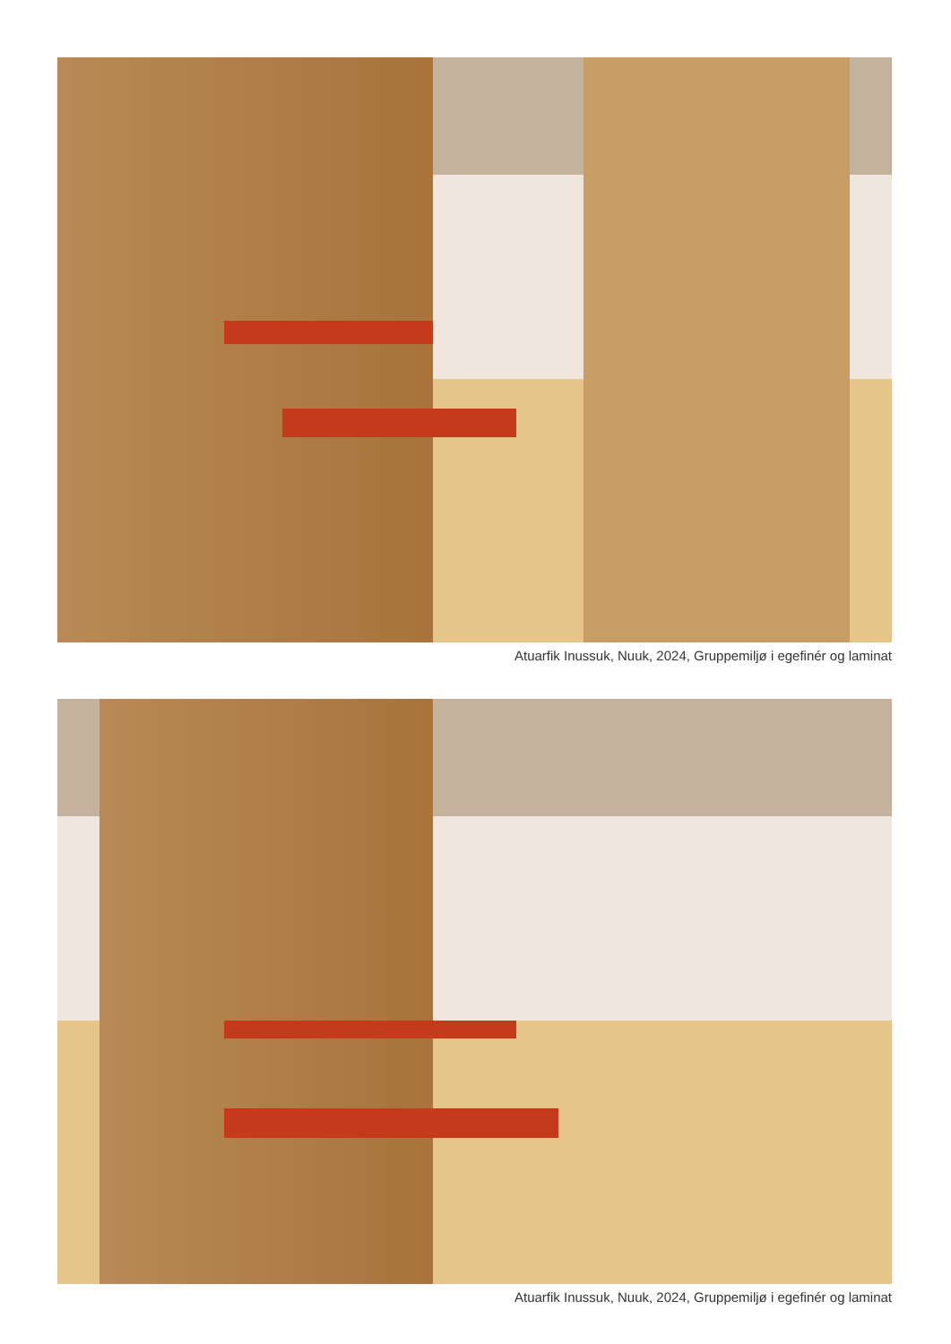Atuarfik Inussuk, Nuuk, 2024, Gruppemiljø i egefinér og laminat
Atuarfik Inussuk, Nuuk, 2024, Gruppemiljø i egefinér og laminat